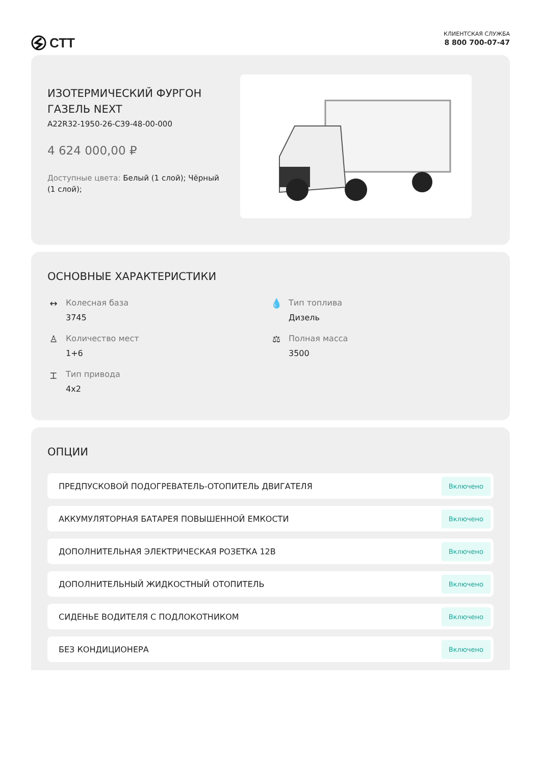СТТ
КЛИЕНТСКАЯ СЛУЖБА
8 800 700-07-47
ИЗОТЕРМИЧЕСКИЙ ФУРГОН ГАЗЕЛЬ NEXT
A22R32-1950-26-C39-48-00-000
4 624 000,00 ₽
Доступные цвета: Белый (1 слой); Чёрный (1 слой);
ОСНОВНЫЕ ХАРАКТЕРИСТИКИ
↔ Колесная база
3745
💧 Тип топлива
Дизель
♙ Количество мест
1+6
⚖ Полная масса
3500
⌶ Тип привода
4x2
ОПЦИИ
ПРЕДПУСКОВОЙ ПОДОГРЕВАТЕЛЬ-ОТОПИТЕЛЬ ДВИГАТЕЛЯ Включено
АККУМУЛЯТОРНАЯ БАТАРЕЯ ПОВЫШЕННОЙ ЕМКОСТИ Включено
ДОПОЛНИТЕЛЬНАЯ ЭЛЕКТРИЧЕСКАЯ РОЗЕТКА 12В Включено
ДОПОЛНИТЕЛЬНЫЙ ЖИДКОСТНЫЙ ОТОПИТЕЛЬ Включено
СИДЕНЬЕ ВОДИТЕЛЯ С ПОДЛОКОТНИКОМ Включено
БЕЗ КОНДИЦИОНЕРА Включено